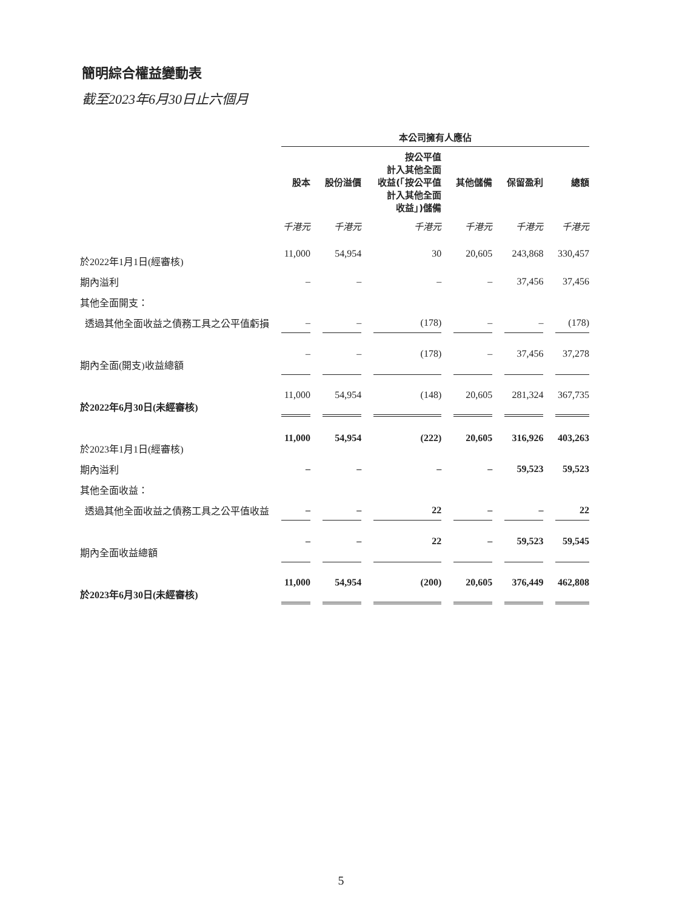簡明綜合權益變動表
截至2023年6月30日止六個月
| | 本公司擁有人應佔 | | | | | |
| --- | --- | --- | --- | --- | --- | --- |
| | 股本 | 股份溢價 | 按公平值 計入其他全面 收益(「按公平值 計入其他全面 收益」)儲備 | 其他儲備 | 保留盈利 | 總額 |
| | 千港元 | 千港元 | 千港元 | 千港元 | 千港元 | 千港元 |
| 於2022年1月1日(經審核) | 11,000 | 54,954 | 30 | 20,605 | 243,868 | 330,457 |
| 期內溢利 | – | – | – | – | 37,456 | 37,456 |
| 其他全面開支： | | | | | | |
| 透過其他全面收益之債務工具之公平值虧損 | – | – | (178) | – | – | (178) |
| 期內全面(開支)收益總額 | – | – | (178) | – | 37,456 | 37,278 |
| 於2022年6月30日(未經審核) | 11,000 | 54,954 | (148) | 20,605 | 281,324 | 367,735 |
| 於2023年1月1日(經審核) | 11,000 | 54,954 | (222) | 20,605 | 316,926 | 403,263 |
| 期內溢利 | – | – | – | – | 59,523 | 59,523 |
| 其他全面收益： | | | | | | |
| 透過其他全面收益之債務工具之公平值收益 | – | – | 22 | – | – | 22 |
| 期內全面收益總額 | – | – | 22 | – | 59,523 | 59,545 |
| 於2023年6月30日(未經審核) | 11,000 | 54,954 | (200) | 20,605 | 376,449 | 462,808 |
5